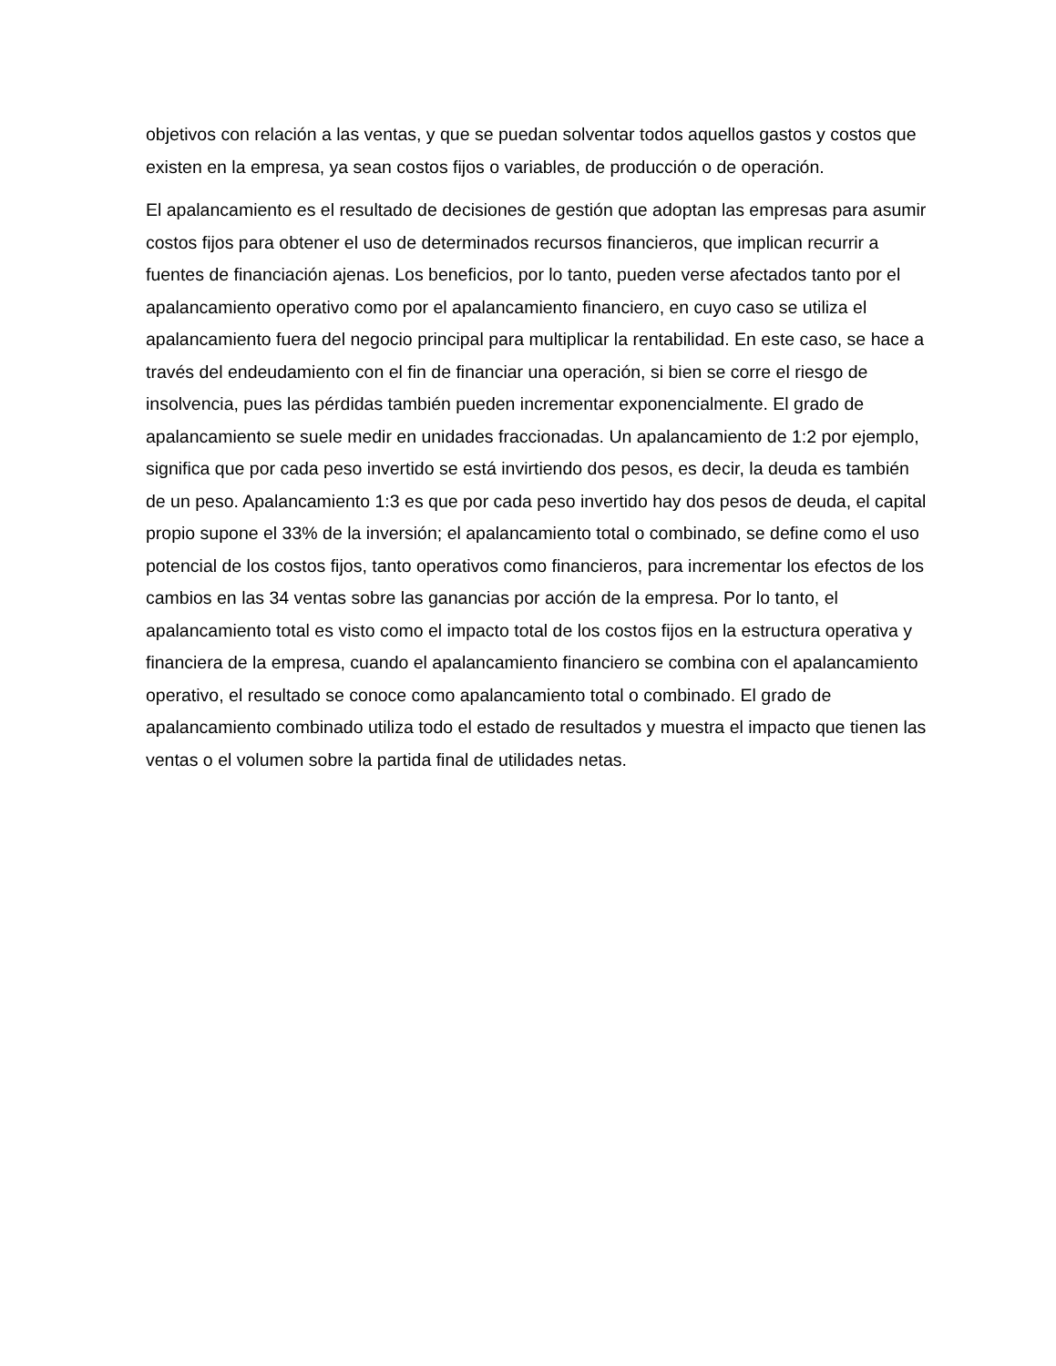objetivos con relación a las ventas, y que se puedan solventar todos aquellos gastos y costos que existen en la empresa, ya sean costos fijos o variables, de producción o de operación.
El apalancamiento es el resultado de decisiones de gestión que adoptan las empresas para asumir costos fijos para obtener el uso de determinados recursos financieros, que implican recurrir a fuentes de financiación ajenas. Los beneficios, por lo tanto, pueden verse afectados tanto por el apalancamiento operativo como por el apalancamiento financiero, en cuyo caso se utiliza el apalancamiento fuera del negocio principal para multiplicar la rentabilidad. En este caso, se hace a través del endeudamiento con el fin de financiar una operación, si bien se corre el riesgo de insolvencia, pues las pérdidas también pueden incrementar exponencialmente. El grado de apalancamiento se suele medir en unidades fraccionadas. Un apalancamiento de 1:2 por ejemplo, significa que por cada peso invertido se está invirtiendo dos pesos, es decir, la deuda es también de un peso. Apalancamiento 1:3 es que por cada peso invertido hay dos pesos de deuda, el capital propio supone el 33% de la inversión; el apalancamiento total o combinado, se define como el uso potencial de los costos fijos, tanto operativos como financieros, para incrementar los efectos de los cambios en las 34 ventas sobre las ganancias por acción de la empresa. Por lo tanto, el apalancamiento total es visto como el impacto total de los costos fijos en la estructura operativa y financiera de la empresa, cuando el apalancamiento financiero se combina con el apalancamiento operativo, el resultado se conoce como apalancamiento total o combinado. El grado de apalancamiento combinado utiliza todo el estado de resultados y muestra el impacto que tienen las ventas o el volumen sobre la partida final de utilidades netas.